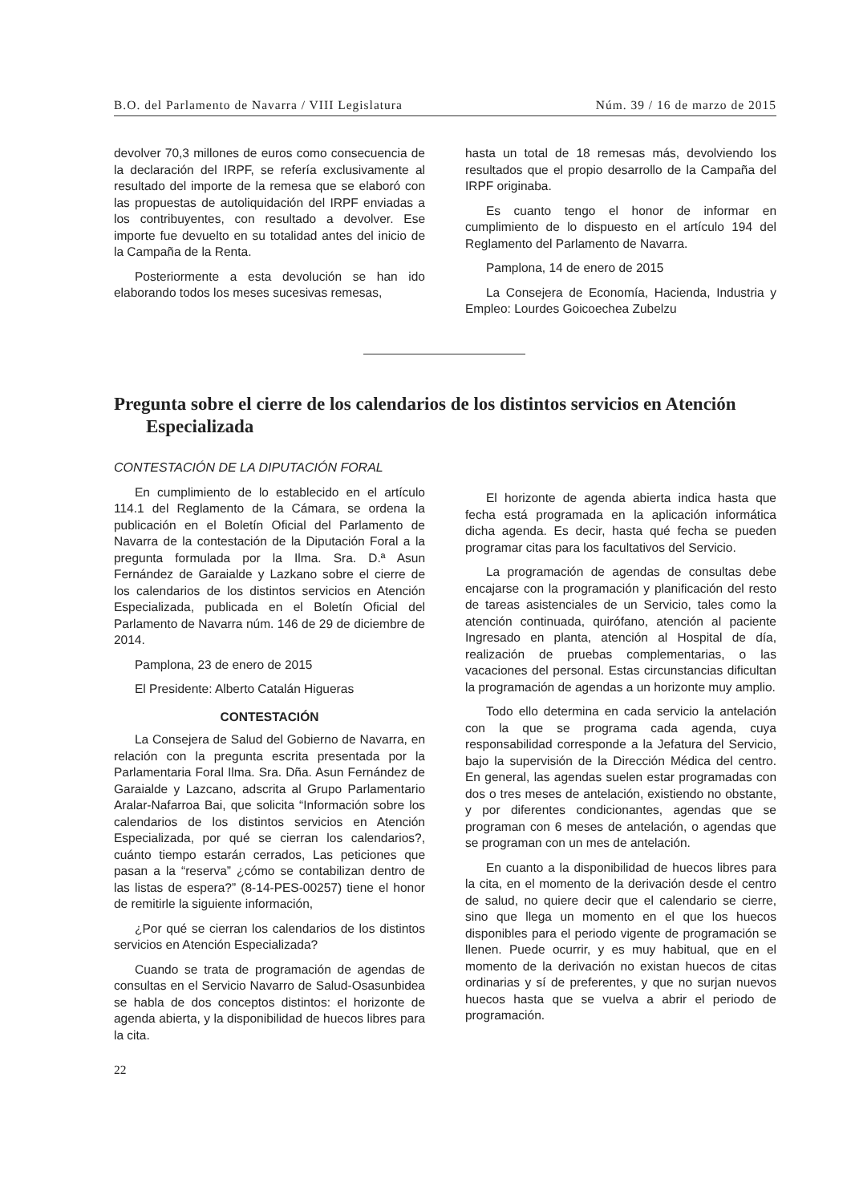B.O. del Parlamento de Navarra / VIII Legislatura Núm. 39 / 16 de marzo de 2015
devolver 70,3 millones de euros como consecuencia de la declaración del IRPF, se refería exclusivamente al resultado del importe de la remesa que se elaboró con las propuestas de autoliquidación del IRPF enviadas a los contribuyentes, con resultado a devolver. Ese importe fue devuelto en su totalidad antes del inicio de la Campaña de la Renta.
Posteriormente a esta devolución se han ido elaborando todos los meses sucesivas remesas,
hasta un total de 18 remesas más, devolviendo los resultados que el propio desarrollo de la Campaña del IRPF originaba.
Es cuanto tengo el honor de informar en cumplimiento de lo dispuesto en el artículo 194 del Reglamento del Parlamento de Navarra.
Pamplona, 14 de enero de 2015
La Consejera de Economía, Hacienda, Industria y Empleo: Lourdes Goicoechea Zubelzu
Pregunta sobre el cierre de los calendarios de los distintos servicios en Atención Especializada
CONTESTACIÓN DE LA DIPUTACIÓN FORAL
En cumplimiento de lo establecido en el artículo 114.1 del Reglamento de la Cámara, se ordena la publicación en el Boletín Oficial del Parlamento de Navarra de la contestación de la Diputación Foral a la pregunta formulada por la Ilma. Sra. D.ª Asun Fernández de Garaialde y Lazkano sobre el cierre de los calendarios de los distintos servicios en Atención Especializada, publicada en el Boletín Oficial del Parlamento de Navarra núm. 146 de 29 de diciembre de 2014.
Pamplona, 23 de enero de 2015
El Presidente: Alberto Catalán Higueras
CONTESTACIÓN
La Consejera de Salud del Gobierno de Navarra, en relación con la pregunta escrita presentada por la Parlamentaria Foral Ilma. Sra. Dña. Asun Fernández de Garaialde y Lazcano, adscrita al Grupo Parlamentario Aralar-Nafarroa Bai, que solicita “Información sobre los calendarios de los distintos servicios en Atención Especializada, por qué se cierran los calendarios?, cuánto tiempo estarán cerrados, Las peticiones que pasan a la “reserva” ¿cómo se contabilizan dentro de las listas de espera?” (8-14-PES-00257) tiene el honor de remitirle la siguiente información,
¿Por qué se cierran los calendarios de los distintos servicios en Atención Especializada?
Cuando se trata de programación de agendas de consultas en el Servicio Navarro de Salud-Osasunbidea se habla de dos conceptos distintos: el horizonte de agenda abierta, y la disponibilidad de huecos libres para la cita.
El horizonte de agenda abierta indica hasta que fecha está programada en la aplicación informática dicha agenda. Es decir, hasta qué fecha se pueden programar citas para los facultativos del Servicio.
La programación de agendas de consultas debe encajarse con la programación y planificación del resto de tareas asistenciales de un Servicio, tales como la atención continuada, quirófano, atención al paciente Ingresado en planta, atención al Hospital de día, realización de pruebas complementarias, o las vacaciones del personal. Estas circunstancias dificultan la programación de agendas a un horizonte muy amplio.
Todo ello determina en cada servicio la antelación con la que se programa cada agenda, cuya responsabilidad corresponde a la Jefatura del Servicio, bajo la supervisión de la Dirección Médica del centro. En general, las agendas suelen estar programadas con dos o tres meses de antelación, existiendo no obstante, y por diferentes condicionantes, agendas que se programan con 6 meses de antelación, o agendas que se programan con un mes de antelación.
En cuanto a la disponibilidad de huecos libres para la cita, en el momento de la derivación desde el centro de salud, no quiere decir que el calendario se cierre, sino que llega un momento en el que los huecos disponibles para el periodo vigente de programación se llenen. Puede ocurrir, y es muy habitual, que en el momento de la derivación no existan huecos de citas ordinarias y sí de preferentes, y que no surjan nuevos huecos hasta que se vuelva a abrir el periodo de programación.
22